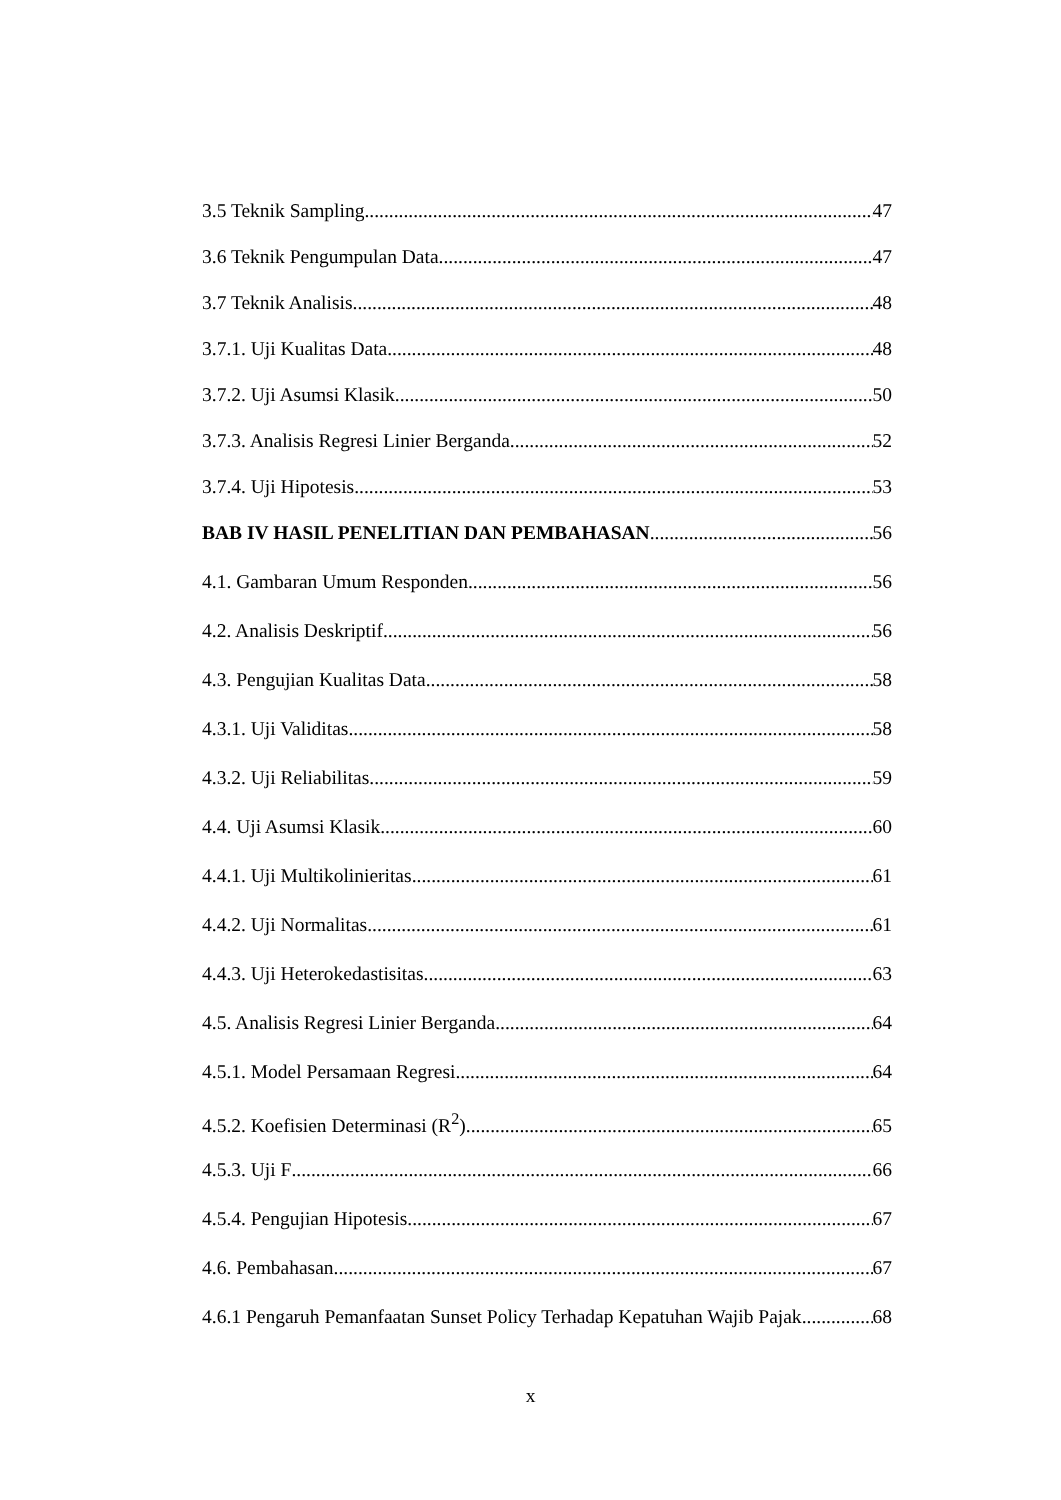3.5 Teknik Sampling 47
3.6 Teknik Pengumpulan Data 47
3.7 Teknik Analisis 48
3.7.1. Uji Kualitas Data 48
3.7.2. Uji Asumsi Klasik 50
3.7.3. Analisis Regresi Linier Berganda 52
3.7.4. Uji Hipotesis 53
BAB IV HASIL PENELITIAN DAN PEMBAHASAN 56
4.1. Gambaran Umum Responden 56
4.2. Analisis Deskriptif 56
4.3. Pengujian Kualitas Data 58
4.3.1. Uji Validitas 58
4.3.2. Uji Reliabilitas 59
4.4. Uji Asumsi Klasik 60
4.4.1. Uji Multikolinieritas 61
4.4.2. Uji Normalitas 61
4.4.3. Uji Heterokedastisitas 63
4.5. Analisis Regresi Linier Berganda 64
4.5.1. Model Persamaan Regresi 64
4.5.2. Koefisien Determinasi (R<sup>2</sup>) 65
4.5.3. Uji F 66
4.5.4. Pengujian Hipotesis 67
4.6. Pembahasan 67
4.6.1 Pengaruh Pemanfaatan Sunset Policy Terhadap Kepatuhan Wajib Pajak 68
x